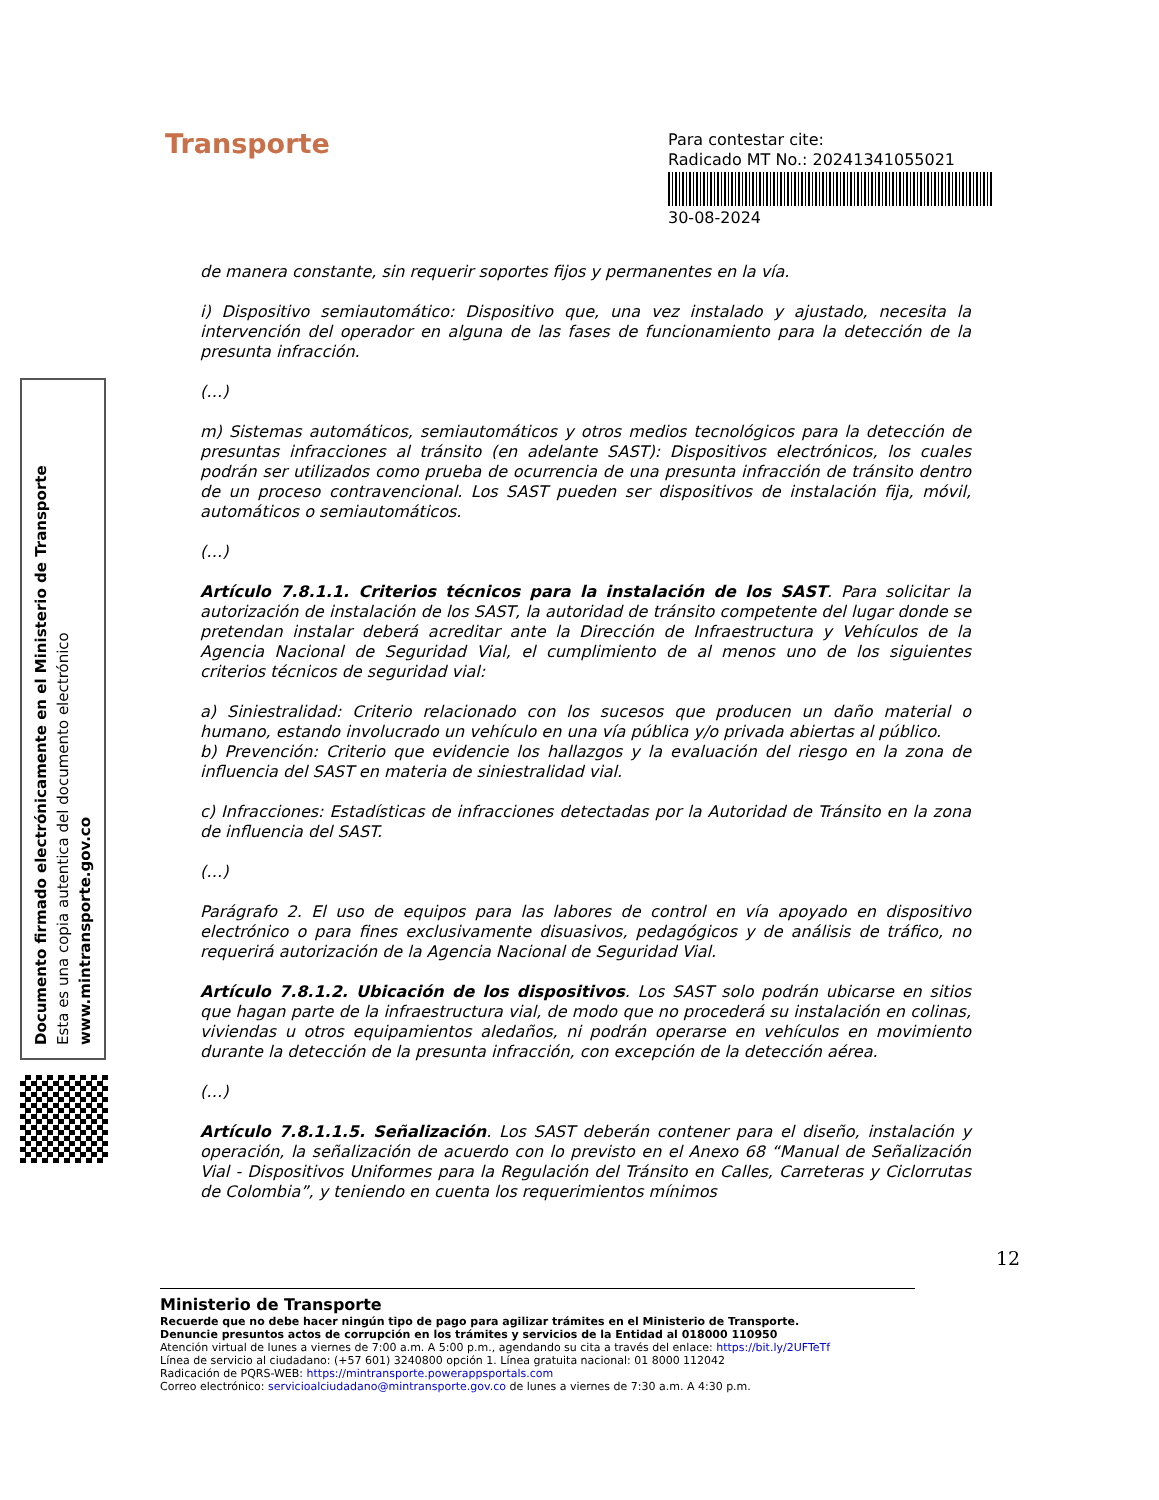Transporte
Para contestar cite:
Radicado MT No.: 20241341055021
30-08-2024
Documento firmado electrónicamente en el Ministerio de Transporte
Esta es una copia autentica del documento electrónico
www.mintransporte.gov.co
de manera constante, sin requerir soportes fijos y permanentes en la vía.
i) Dispositivo semiautomático: Dispositivo que, una vez instalado y ajustado, necesita la intervención del operador en alguna de las fases de funcionamiento para la detección de la presunta infracción.
(…)
m) Sistemas automáticos, semiautomáticos y otros medios tecnológicos para la detección de presuntas infracciones al tránsito (en adelante SAST): Dispositivos electrónicos, los cuales podrán ser utilizados como prueba de ocurrencia de una presunta infracción de tránsito dentro de un proceso contravencional. Los SAST pueden ser dispositivos de instalación fija, móvil, automáticos o semiautomáticos.
(…)
Artículo 7.8.1.1. Criterios técnicos para la instalación de los SAST. Para solicitar la autorización de instalación de los SAST, la autoridad de tránsito competente del lugar donde se pretendan instalar deberá acreditar ante la Dirección de Infraestructura y Vehículos de la Agencia Nacional de Seguridad Vial, el cumplimiento de al menos uno de los siguientes criterios técnicos de seguridad vial:
a) Siniestralidad: Criterio relacionado con los sucesos que producen un daño material o humano, estando involucrado un vehículo en una vía pública y/o privada abiertas al público.
b) Prevención: Criterio que evidencie los hallazgos y la evaluación del riesgo en la zona de influencia del SAST en materia de siniestralidad vial.
c) Infracciones: Estadísticas de infracciones detectadas por la Autoridad de Tránsito en la zona de influencia del SAST.
(…)
Parágrafo 2. El uso de equipos para las labores de control en vía apoyado en dispositivo electrónico o para fines exclusivamente disuasivos, pedagógicos y de análisis de tráfico, no requerirá autorización de la Agencia Nacional de Seguridad Vial.
Artículo 7.8.1.2. Ubicación de los dispositivos. Los SAST solo podrán ubicarse en sitios que hagan parte de la infraestructura vial, de modo que no procederá su instalación en colinas, viviendas u otros equipamientos aledaños, ni podrán operarse en vehículos en movimiento durante la detección de la presunta infracción, con excepción de la detección aérea.
(…)
Artículo 7.8.1.1.5. Señalización. Los SAST deberán contener para el diseño, instalación y operación, la señalización de acuerdo con lo previsto en el Anexo 68 “Manual de Señalización Vial - Dispositivos Uniformes para la Regulación del Tránsito en Calles, Carreteras y Ciclorrutas de Colombia”, y teniendo en cuenta los requerimientos mínimos
12
Ministerio de Transporte
Recuerde que no debe hacer ningún tipo de pago para agilizar trámites en el Ministerio de Transporte.
Denuncie presuntos actos de corrupción en los trámites y servicios de la Entidad al 018000 110950
Atención virtual de lunes a viernes de 7:00 a.m. A 5:00 p.m., agendando su cita a través del enlace: https://bit.ly/2UFTeTf
Línea de servicio al ciudadano: (+57 601) 3240800 opción 1. Línea gratuita nacional: 01 8000 112042
Radicación de PQRS-WEB: https://mintransporte.powerappsportals.com
Correo electrónico: servicioalciudadano@mintransporte.gov.co de lunes a viernes de 7:30 a.m. A 4:30 p.m.